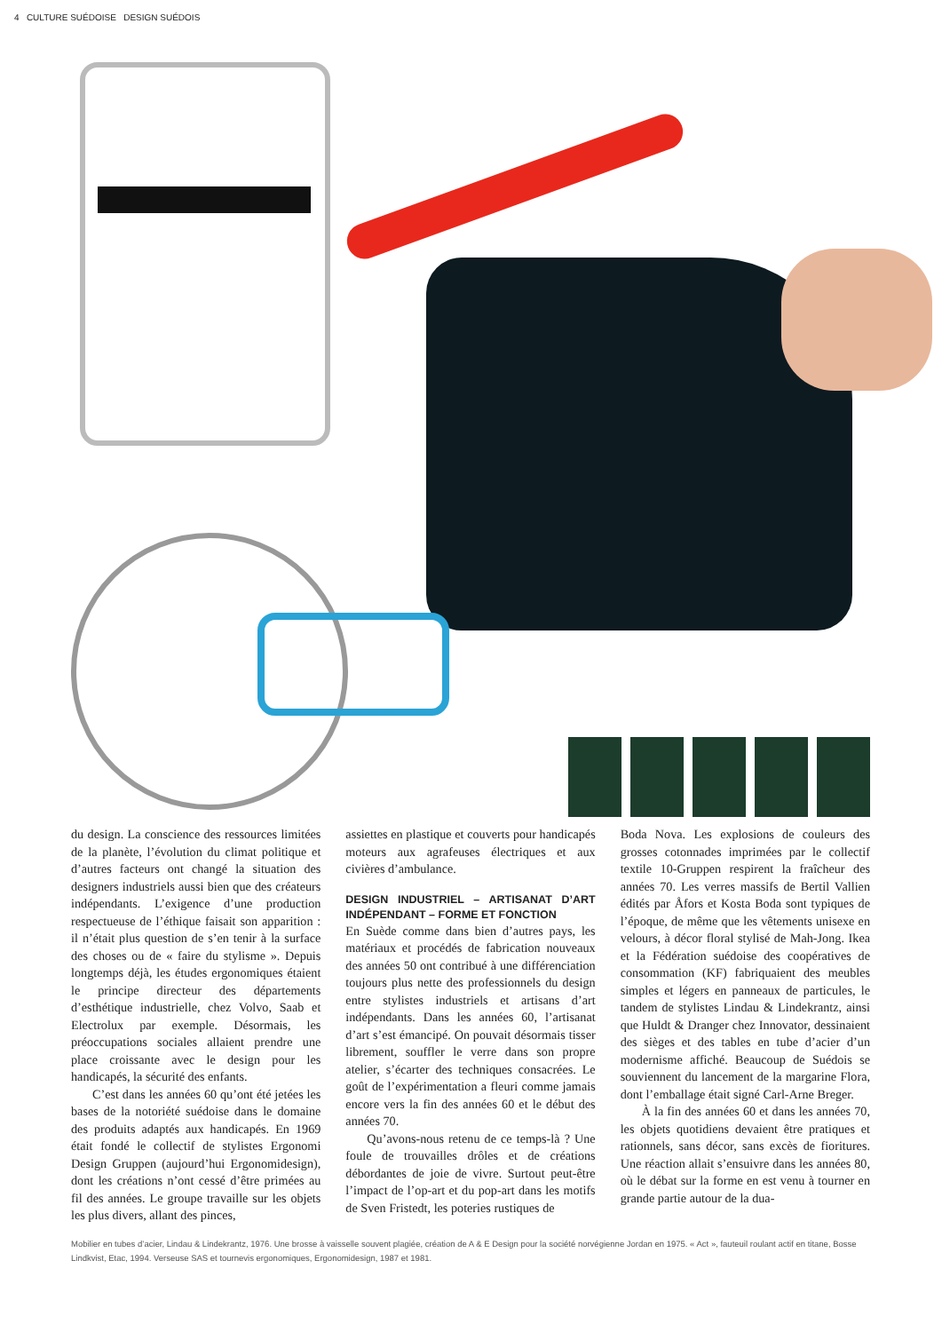4 CULTURE SUÉDOISE DESIGN SUÉDOIS
du design. La conscience des ressources limitées de la planète, l’évolution du climat politique et d’autres facteurs ont changé la situation des designers industriels aussi bien que des créateurs indépendants. L’exigence d’une production respectueuse de l’éthique faisait son apparition : il n’était plus question de s’en tenir à la surface des choses ou de « faire du stylisme ». Depuis longtemps déjà, les études ergonomiques étaient le principe directeur des départements d’esthétique industrielle, chez Volvo, Saab et Electrolux par exemple. Désormais, les préoccupations sociales allaient prendre une place croissante avec le design pour les handicapés, la sécurité des enfants.
C’est dans les années 60 qu’ont été jetées les bases de la notoriété suédoise dans le domaine des produits adaptés aux handicapés. En 1969 était fondé le collectif de stylistes Ergonomi Design Gruppen (aujourd’hui Ergonomidesign), dont les créations n’ont cessé d’être primées au fil des années. Le groupe travaille sur les objets les plus divers, allant des pinces,
assiettes en plastique et couverts pour handicapés moteurs aux agrafeuses électriques et aux civières d’ambulance.
DESIGN INDUSTRIEL – ARTISANAT D’ART INDÉPENDANT – FORME ET FONCTION
En Suède comme dans bien d’autres pays, les matériaux et procédés de fabrication nouveaux des années 50 ont contribué à une différenciation toujours plus nette des professionnels du design entre stylistes industriels et artisans d’art indépendants. Dans les années 60, l’artisanat d’art s’est émancipé. On pouvait désormais tisser librement, souffler le verre dans son propre atelier, s’écarter des techniques consacrées. Le goût de l’expérimentation a fleuri comme jamais encore vers la fin des années 60 et le début des années 70.
Qu’avons-nous retenu de ce temps-là ? Une foule de trouvailles drôles et de créations débordantes de joie de vivre. Surtout peut-être l’impact de l’op-art et du pop-art dans les motifs de Sven Fristedt, les poteries rustiques de
Boda Nova. Les explosions de couleurs des grosses cotonnades imprimées par le collectif textile 10-Gruppen respirent la fraîcheur des années 70. Les verres massifs de Bertil Vallien édités par Åfors et Kosta Boda sont typiques de l’époque, de même que les vêtements unisexe en velours, à décor floral stylisé de Mah-Jong. Ikea et la Fédération suédoise des coopératives de consommation (KF) fabriquaient des meubles simples et légers en panneaux de particules, le tandem de stylistes Lindau & Lindekrantz, ainsi que Huldt & Dranger chez Innovator, dessinaient des sièges et des tables en tube d’acier d’un modernisme affiché. Beaucoup de Suédois se souviennent du lancement de la margarine Flora, dont l’emballage était signé Carl-Arne Breger.
À la fin des années 60 et dans les années 70, les objets quotidiens devaient être pratiques et rationnels, sans décor, sans excès de fioritures. Une réaction allait s’ensuivre dans les années 80, où le débat sur la forme en est venu à tourner en grande partie autour de la dua-
Mobilier en tubes d’acier, Lindau & Lindekrantz, 1976. Une brosse à vaisselle souvent plagiée, création de A & E Design pour la société norvégienne Jordan en 1975. « Act », fauteuil roulant actif en titane, Bosse Lindkvist, Etac, 1994. Verseuse SAS et tournevis ergonomiques, Ergonomidesign, 1987 et 1981.